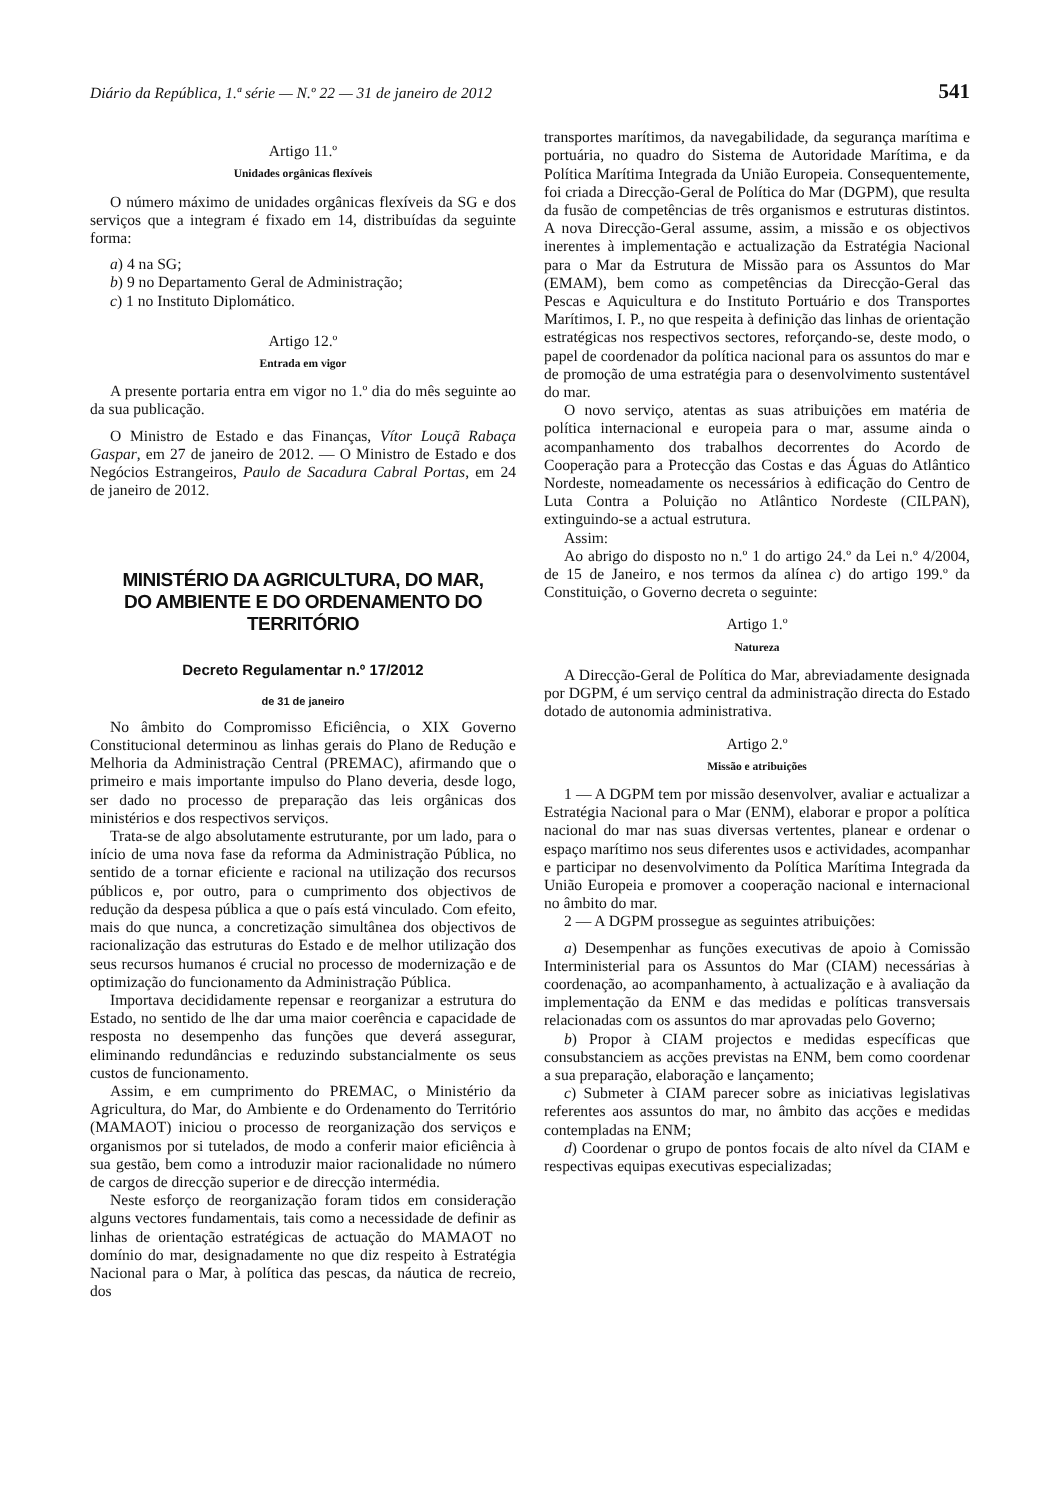Diário da República, 1.ª série — N.º 22 — 31 de janeiro de 2012 541
Artigo 11.º
Unidades orgânicas flexíveis
O número máximo de unidades orgânicas flexíveis da SG e dos serviços que a integram é fixado em 14, distribuídas da seguinte forma:
a) 4 na SG;
b) 9 no Departamento Geral de Administração;
c) 1 no Instituto Diplomático.
Artigo 12.º
Entrada em vigor
A presente portaria entra em vigor no 1.º dia do mês seguinte ao da sua publicação.
O Ministro de Estado e das Finanças, Vítor Louçã Rabaça Gaspar, em 27 de janeiro de 2012. — O Ministro de Estado e dos Negócios Estrangeiros, Paulo de Sacadura Cabral Portas, em 24 de janeiro de 2012.
MINISTÉRIO DA AGRICULTURA, DO MAR,
DO AMBIENTE E DO ORDENAMENTO DO TERRITÓRIO
Decreto Regulamentar n.º 17/2012
de 31 de janeiro
No âmbito do Compromisso Eficiência, o XIX Governo Constitucional determinou as linhas gerais do Plano de Redução e Melhoria da Administração Central (PREMAC), afirmando que o primeiro e mais importante impulso do Plano deveria, desde logo, ser dado no processo de preparação das leis orgânicas dos ministérios e dos respectivos serviços.
Trata-se de algo absolutamente estruturante, por um lado, para o início de uma nova fase da reforma da Administração Pública, no sentido de a tornar eficiente e racional na utilização dos recursos públicos e, por outro, para o cumprimento dos objectivos de redução da despesa pública a que o país está vinculado. Com efeito, mais do que nunca, a concretização simultânea dos objectivos de racionalização das estruturas do Estado e de melhor utilização dos seus recursos humanos é crucial no processo de modernização e de optimização do funcionamento da Administração Pública.
Importava decididamente repensar e reorganizar a estrutura do Estado, no sentido de lhe dar uma maior coerência e capacidade de resposta no desempenho das funções que deverá assegurar, eliminando redundâncias e reduzindo substancialmente os seus custos de funcionamento.
Assim, e em cumprimento do PREMAC, o Ministério da Agricultura, do Mar, do Ambiente e do Ordenamento do Território (MAMAOT) iniciou o processo de reorganização dos serviços e organismos por si tutelados, de modo a conferir maior eficiência à sua gestão, bem como a introduzir maior racionalidade no número de cargos de direcção superior e de direcção intermédia.
Neste esforço de reorganização foram tidos em consideração alguns vectores fundamentais, tais como a necessidade de definir as linhas de orientação estratégicas de actuação do MAMAOT no domínio do mar, designadamente no que diz respeito à Estratégia Nacional para o Mar, à política das pescas, da náutica de recreio, dos
transportes marítimos, da navegabilidade, da segurança marítima e portuária, no quadro do Sistema de Autoridade Marítima, e da Política Marítima Integrada da União Europeia. Consequentemente, foi criada a Direcção-Geral de Política do Mar (DGPM), que resulta da fusão de competências de três organismos e estruturas distintos. A nova Direcção-Geral assume, assim, a missão e os objectivos inerentes à implementação e actualização da Estratégia Nacional para o Mar da Estrutura de Missão para os Assuntos do Mar (EMAM), bem como as competências da Direcção-Geral das Pescas e Aquicultura e do Instituto Portuário e dos Transportes Marítimos, I. P., no que respeita à definição das linhas de orientação estratégicas nos respectivos sectores, reforçando-se, deste modo, o papel de coordenador da política nacional para os assuntos do mar e de promoção de uma estratégia para o desenvolvimento sustentável do mar.
O novo serviço, atentas as suas atribuições em matéria de política internacional e europeia para o mar, assume ainda o acompanhamento dos trabalhos decorrentes do Acordo de Cooperação para a Protecção das Costas e das Águas do Atlântico Nordeste, nomeadamente os necessários à edificação do Centro de Luta Contra a Poluição no Atlântico Nordeste (CILPAN), extinguindo-se a actual estrutura.
Assim:
Ao abrigo do disposto no n.º 1 do artigo 24.º da Lei n.º 4/2004, de 15 de Janeiro, e nos termos da alínea c) do artigo 199.º da Constituição, o Governo decreta o seguinte:
Artigo 1.º
Natureza
A Direcção-Geral de Política do Mar, abreviadamente designada por DGPM, é um serviço central da administração directa do Estado dotado de autonomia administrativa.
Artigo 2.º
Missão e atribuições
1 — A DGPM tem por missão desenvolver, avaliar e actualizar a Estratégia Nacional para o Mar (ENM), elaborar e propor a política nacional do mar nas suas diversas vertentes, planear e ordenar o espaço marítimo nos seus diferentes usos e actividades, acompanhar e participar no desenvolvimento da Política Marítima Integrada da União Europeia e promover a cooperação nacional e internacional no âmbito do mar.
2 — A DGPM prossegue as seguintes atribuições:
a) Desempenhar as funções executivas de apoio à Comissão Interministerial para os Assuntos do Mar (CIAM) necessárias à coordenação, ao acompanhamento, à actualização e à avaliação da implementação da ENM e das medidas e políticas transversais relacionadas com os assuntos do mar aprovadas pelo Governo;
b) Propor à CIAM projectos e medidas específicas que consubstanciem as acções previstas na ENM, bem como coordenar a sua preparação, elaboração e lançamento;
c) Submeter à CIAM parecer sobre as iniciativas legislativas referentes aos assuntos do mar, no âmbito das acções e medidas contempladas na ENM;
d) Coordenar o grupo de pontos focais de alto nível da CIAM e respectivas equipas executivas especializadas;